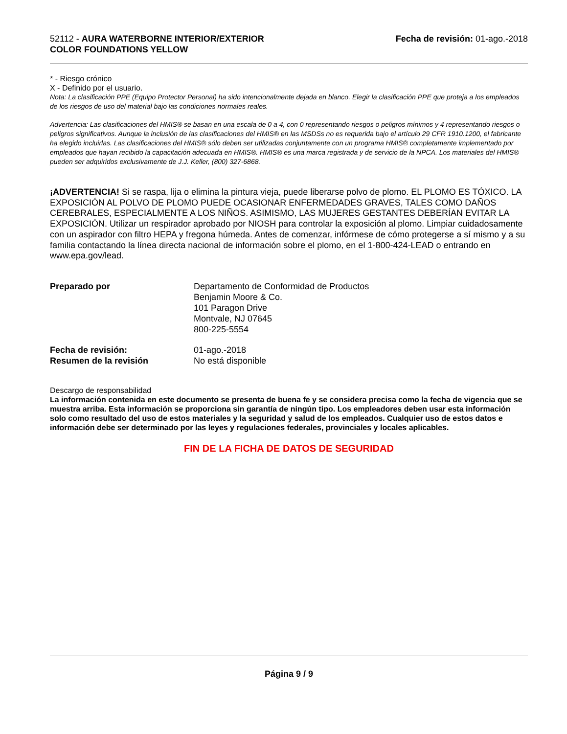52112 - AURA WATERBORNE INTERIOR/EXTERIOR
COLOR FOUNDATIONS YELLOW
Fecha de revisión: 01-ago.-2018
* - Riesgo crónico
X - Definido por el usuario.
Nota: La clasificación PPE (Equipo Protector Personal) ha sido intencionalmente dejada en blanco. Elegir la clasificación PPE que proteja a los empleados de los riesgos de uso del material bajo las condiciones normales reales.
Advertencia: Las clasificaciones del HMIS® se basan en una escala de 0 a 4, con 0 representando riesgos o peligros mínimos y 4 representando riesgos o peligros significativos. Aunque la inclusión de las clasificaciones del HMIS® en las MSDSs no es requerida bajo el artículo 29 CFR 1910.1200, el fabricante ha elegido incluirlas. Las clasificaciones del HMIS® sólo deben ser utilizadas conjuntamente con un programa HMIS® completamente implementado por empleados que hayan recibido la capacitación adecuada en HMIS®. HMIS® es una marca registrada y de servicio de la NPCA. Los materiales del HMIS® pueden ser adquiridos exclusivamente de J.J. Keller, (800) 327-6868.
¡ADVERTENCIA! Si se raspa, lija o elimina la pintura vieja, puede liberarse polvo de plomo. EL PLOMO ES TÓXICO. LA EXPOSICIÓN AL POLVO DE PLOMO PUEDE OCASIONAR ENFERMEDADES GRAVES, TALES COMO DAÑOS CEREBRALES, ESPECIALMENTE A LOS NIÑOS. ASIMISMO, LAS MUJERES GESTANTES DEBERÍAN EVITAR LA EXPOSICIÓN. Utilizar un respirador aprobado por NIOSH para controlar la exposición al plomo. Limpiar cuidadosamente con un aspirador con filtro HEPA y fregona húmeda. Antes de comenzar, infórmese de cómo protegerse a sí mismo y a su familia contactando la línea directa nacional de información sobre el plomo, en el 1-800-424-LEAD o entrando en www.epa.gov/lead.
Preparado por
Departamento de Conformidad de Productos
Benjamin Moore & Co.
101 Paragon Drive
Montvale, NJ 07645
800-225-5554
Fecha de revisión:
Resumen de la revisión
01-ago.-2018
No está disponible
Descargo de responsabilidad
La información contenida en este documento se presenta de buena fe y se considera precisa como la fecha de vigencia que se muestra arriba. Esta información se proporciona sin garantía de ningún tipo. Los empleadores deben usar esta información solo como resultado del uso de estos materiales y la seguridad y salud de los empleados. Cualquier uso de estos datos e información debe ser determinado por las leyes y regulaciones federales, provinciales y locales aplicables.
FIN DE LA FICHA DE DATOS DE SEGURIDAD
Página 9 / 9